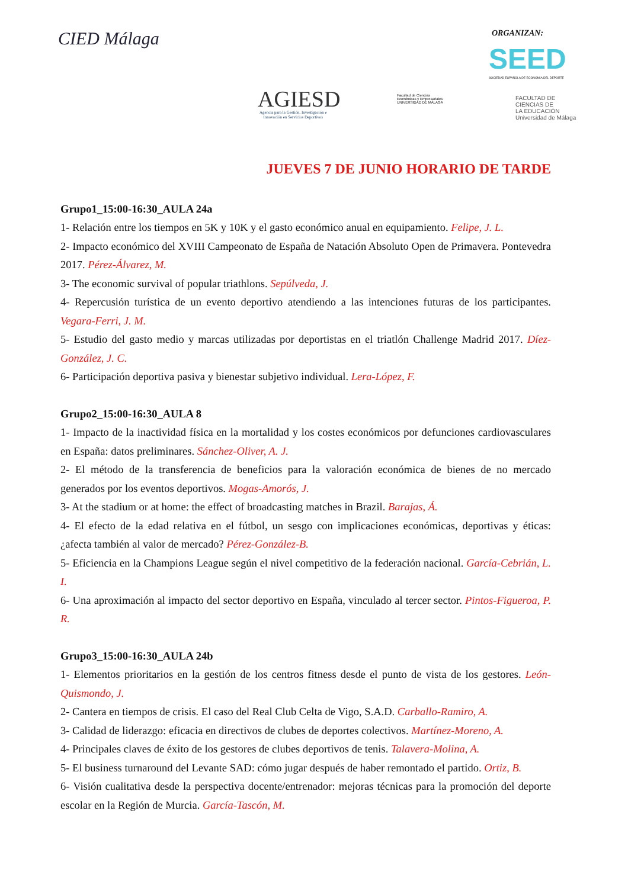CIED Málaga ORGANIZAN:
SEED
SOCIEDAD ESPAÑOLA DE ECONOMÍA DEL DEPORTE
AGIESD
Agencia para la Gestión, Investigación e
Innovación en Servicios Deportivos
Facultad de Ciencias
Económicas y Empresariales
UNIVERSIDAD DE MÁLAGA
FACULTAD DE
CIENCIAS DE
LA EDUCACIÓN
Universidad de Málaga
JUEVES 7 DE JUNIO HORARIO DE TARDE
Grupo1_15:00-16:30_AULA 24a
1- Relación entre los tiempos en 5K y 10K y el gasto económico anual en equipamiento. Felipe, J. L.
2- Impacto económico del XVIII Campeonato de España de Natación Absoluto Open de Primavera. Pontevedra 2017. Pérez-Álvarez, M.
3- The economic survival of popular triathlons. Sepúlveda, J.
4- Repercusión turística de un evento deportivo atendiendo a las intenciones futuras de los participantes. Vegara-Ferri, J. M.
5- Estudio del gasto medio y marcas utilizadas por deportistas en el triatlón Challenge Madrid 2017. Díez-González, J. C.
6- Participación deportiva pasiva y bienestar subjetivo individual. Lera-López, F.
Grupo2_15:00-16:30_AULA 8
1- Impacto de la inactividad física en la mortalidad y los costes económicos por defunciones cardiovasculares en España: datos preliminares. Sánchez-Oliver, A. J.
2- El método de la transferencia de beneficios para la valoración económica de bienes de no mercado generados por los eventos deportivos. Mogas-Amorós, J.
3- At the stadium or at home: the effect of broadcasting matches in Brazil. Barajas, Á.
4- El efecto de la edad relativa en el fútbol, un sesgo con implicaciones económicas, deportivas y éticas: ¿afecta también al valor de mercado? Pérez-González-B.
5- Eficiencia en la Champions League según el nivel competitivo de la federación nacional. García-Cebrián, L. I.
6- Una aproximación al impacto del sector deportivo en España, vinculado al tercer sector. Pintos-Figueroa, P. R.
Grupo3_15:00-16:30_AULA 24b
1- Elementos prioritarios en la gestión de los centros fitness desde el punto de vista de los gestores. León-Quismondo, J.
2- Cantera en tiempos de crisis. El caso del Real Club Celta de Vigo, S.A.D. Carballo-Ramiro, A.
3- Calidad de liderazgo: eficacia en directivos de clubes de deportes colectivos. Martínez-Moreno, A.
4- Principales claves de éxito de los gestores de clubes deportivos de tenis. Talavera-Molina, A.
5- El business turnaround del Levante SAD: cómo jugar después de haber remontado el partido. Ortiz, B.
6- Visión cualitativa desde la perspectiva docente/entrenador: mejoras técnicas para la promoción del deporte escolar en la Región de Murcia. García-Tascón, M.